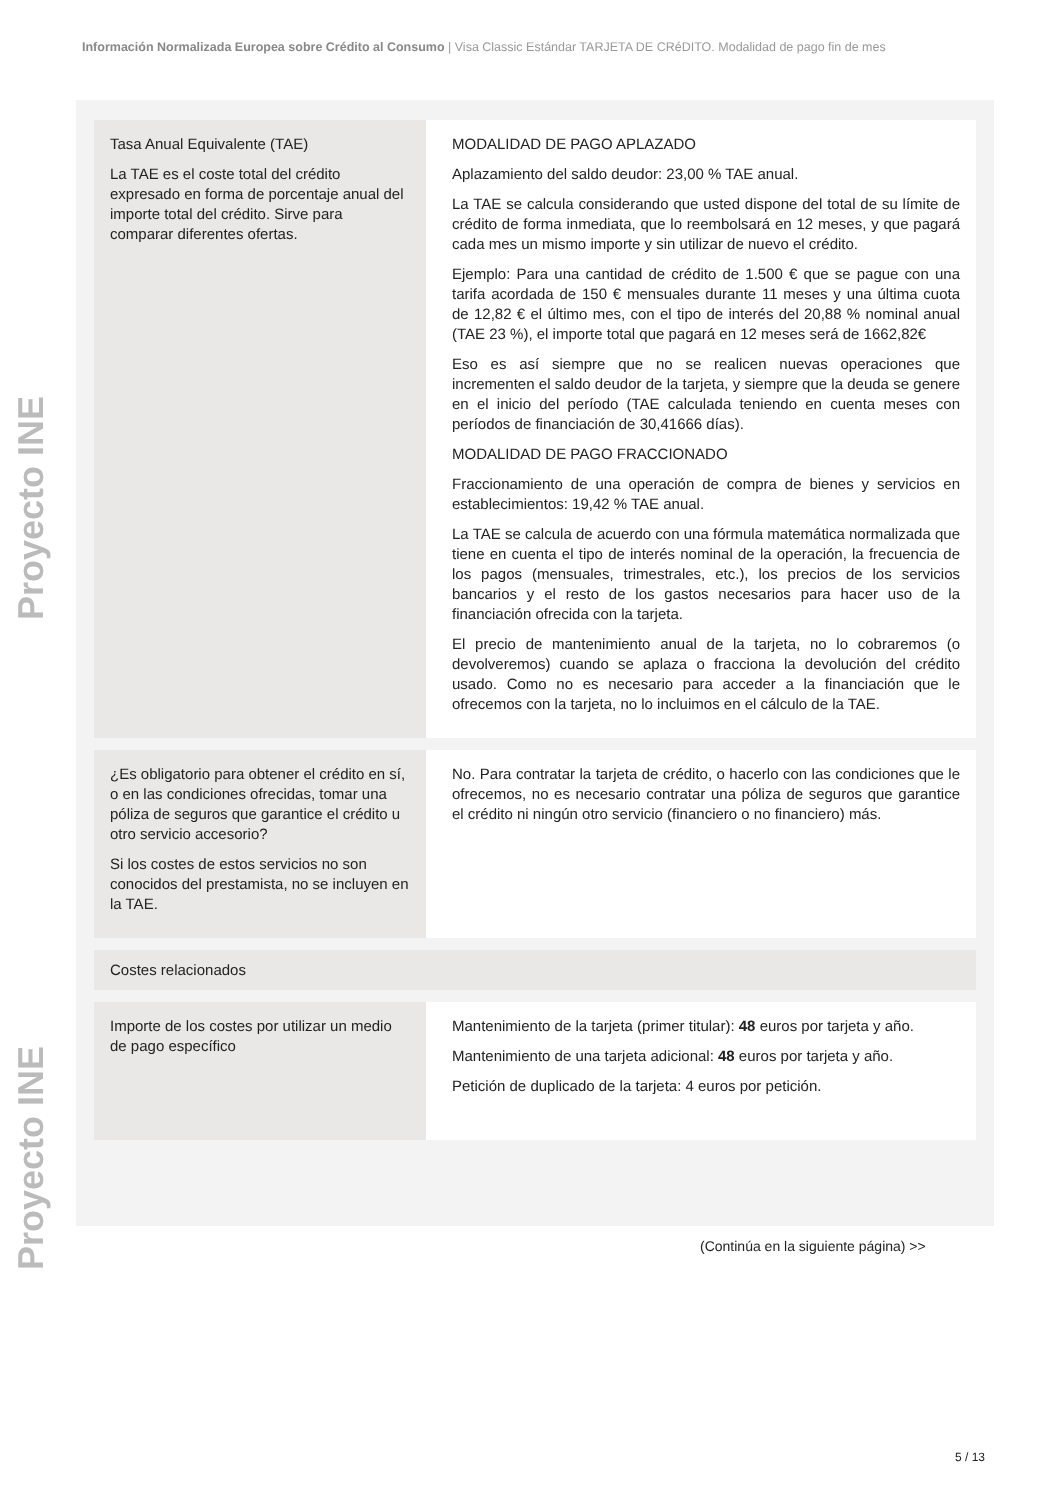Información Normalizada Europea sobre Crédito al Consumo | Visa Classic Estándar TARJETA DE CRéDITO. Modalidad de pago fin de mes
Proyecto INE
Proyecto INE
| Tasa Anual Equivalente (TAE) La TAE es el coste total del crédito expresado en forma de porcentaje anual del importe total del crédito. Sirve para comparar diferentes ofertas. | MODALIDAD DE PAGO APLAZADO Aplazamiento del saldo deudor: 23,00 % TAE anual. La TAE se calcula considerando que usted dispone del total de su límite de crédito de forma inmediata, que lo reembolsará en 12 meses, y que pagará cada mes un mismo importe y sin utilizar de nuevo el crédito. Ejemplo: Para una cantidad de crédito de 1.500 € que se pague con una tarifa acordada de 150 € mensuales durante 11 meses y una última cuota de 12,82 € el último mes, con el tipo de interés del 20,88 % nominal anual (TAE 23 %), el importe total que pagará en 12 meses será de 1662,82€ Eso es así siempre que no se realicen nuevas operaciones que incrementen el saldo deudor de la tarjeta, y siempre que la deuda se genere en el inicio del período (TAE calculada teniendo en cuenta meses con períodos de financiación de 30,41666 días). MODALIDAD DE PAGO FRACCIONADO Fraccionamiento de una operación de compra de bienes y servicios en establecimientos: 19,42 % TAE anual. La TAE se calcula de acuerdo con una fórmula matemática normalizada que tiene en cuenta el tipo de interés nominal de la operación, la frecuencia de los pagos (mensuales, trimestrales, etc.), los precios de los servicios bancarios y el resto de los gastos necesarios para hacer uso de la financiación ofrecida con la tarjeta. El precio de mantenimiento anual de la tarjeta, no lo cobraremos (o devolveremos) cuando se aplaza o fracciona la devolución del crédito usado. Como no es necesario para acceder a la financiación que le ofrecemos con la tarjeta, no lo incluimos en el cálculo de la TAE. |
| ¿Es obligatorio para obtener el crédito en sí, o en las condiciones ofrecidas, tomar una póliza de seguros que garantice el crédito u otro servicio accesorio? Si los costes de estos servicios no son conocidos del prestamista, no se incluyen en la TAE. | No. Para contratar la tarjeta de crédito, o hacerlo con las condiciones que le ofrecemos, no es necesario contratar una póliza de seguros que garantice el crédito ni ningún otro servicio (financiero o no financiero) más. |
| Costes relacionados | |
| Importe de los costes por utilizar un medio de pago específico | Mantenimiento de la tarjeta (primer titular): 48 euros por tarjeta y año. Mantenimiento de una tarjeta adicional: 48 euros por tarjeta y año. Petición de duplicado de la tarjeta: 4 euros por petición. |
(Continúa en la siguiente página) >>
5 / 13